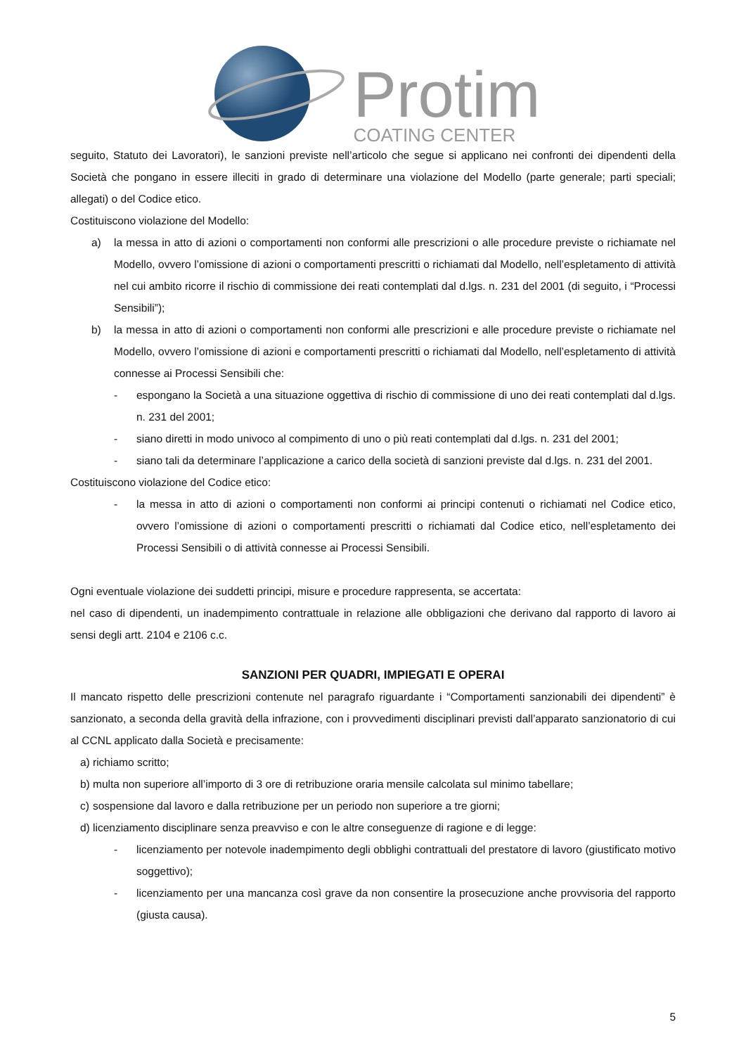Protim
COATING CENTER
seguito, Statuto dei Lavoratori), le sanzioni previste nell’articolo che segue si applicano nei confronti dei dipendenti della Società che pongano in essere illeciti in grado di determinare una violazione del Modello (parte generale; parti speciali; allegati) o del Codice etico.
Costituiscono violazione del Modello:
a) la messa in atto di azioni o comportamenti non conformi alle prescrizioni o alle procedure previste o richiamate nel Modello, ovvero l’omissione di azioni o comportamenti prescritti o richiamati dal Modello, nell’espletamento di attività nel cui ambito ricorre il rischio di commissione dei reati contemplati dal d.lgs. n. 231 del 2001 (di seguito, i “Processi Sensibili”);
b) la messa in atto di azioni o comportamenti non conformi alle prescrizioni e alle procedure previste o richiamate nel Modello, ovvero l’omissione di azioni e comportamenti prescritti o richiamati dal Modello, nell’espletamento di attività connesse ai Processi Sensibili che:
- espongano la Società a una situazione oggettiva di rischio di commissione di uno dei reati contemplati dal d.lgs. n. 231 del 2001;
- siano diretti in modo univoco al compimento di uno o più reati contemplati dal d.lgs. n. 231 del 2001;
- siano tali da determinare l’applicazione a carico della società di sanzioni previste dal d.lgs. n. 231 del 2001.
Costituiscono violazione del Codice etico:
- la messa in atto di azioni o comportamenti non conformi ai principi contenuti o richiamati nel Codice etico, ovvero l’omissione di azioni o comportamenti prescritti o richiamati dal Codice etico, nell’espletamento dei Processi Sensibili o di attività connesse ai Processi Sensibili.
Ogni eventuale violazione dei suddetti principi, misure e procedure rappresenta, se accertata:
nel caso di dipendenti, un inadempimento contrattuale in relazione alle obbligazioni che derivano dal rapporto di lavoro ai sensi degli artt. 2104 e 2106 c.c.
SANZIONI PER QUADRI, IMPIEGATI E OPERAI
Il mancato rispetto delle prescrizioni contenute nel paragrafo riguardante i “Comportamenti sanzionabili dei dipendenti” è sanzionato, a seconda della gravità della infrazione, con i provvedimenti disciplinari previsti dall’apparato sanzionatorio di cui al CCNL applicato dalla Società e precisamente:
a) richiamo scritto;
b) multa non superiore all’importo di 3 ore di retribuzione oraria mensile calcolata sul minimo tabellare;
c) sospensione dal lavoro e dalla retribuzione per un periodo non superiore a tre giorni;
d) licenziamento disciplinare senza preavviso e con le altre conseguenze di ragione e di legge:
- licenziamento per notevole inadempimento degli obblighi contrattuali del prestatore di lavoro (giustificato motivo soggettivo);
- licenziamento per una mancanza così grave da non consentire la prosecuzione anche provvisoria del rapporto (giusta causa).
5